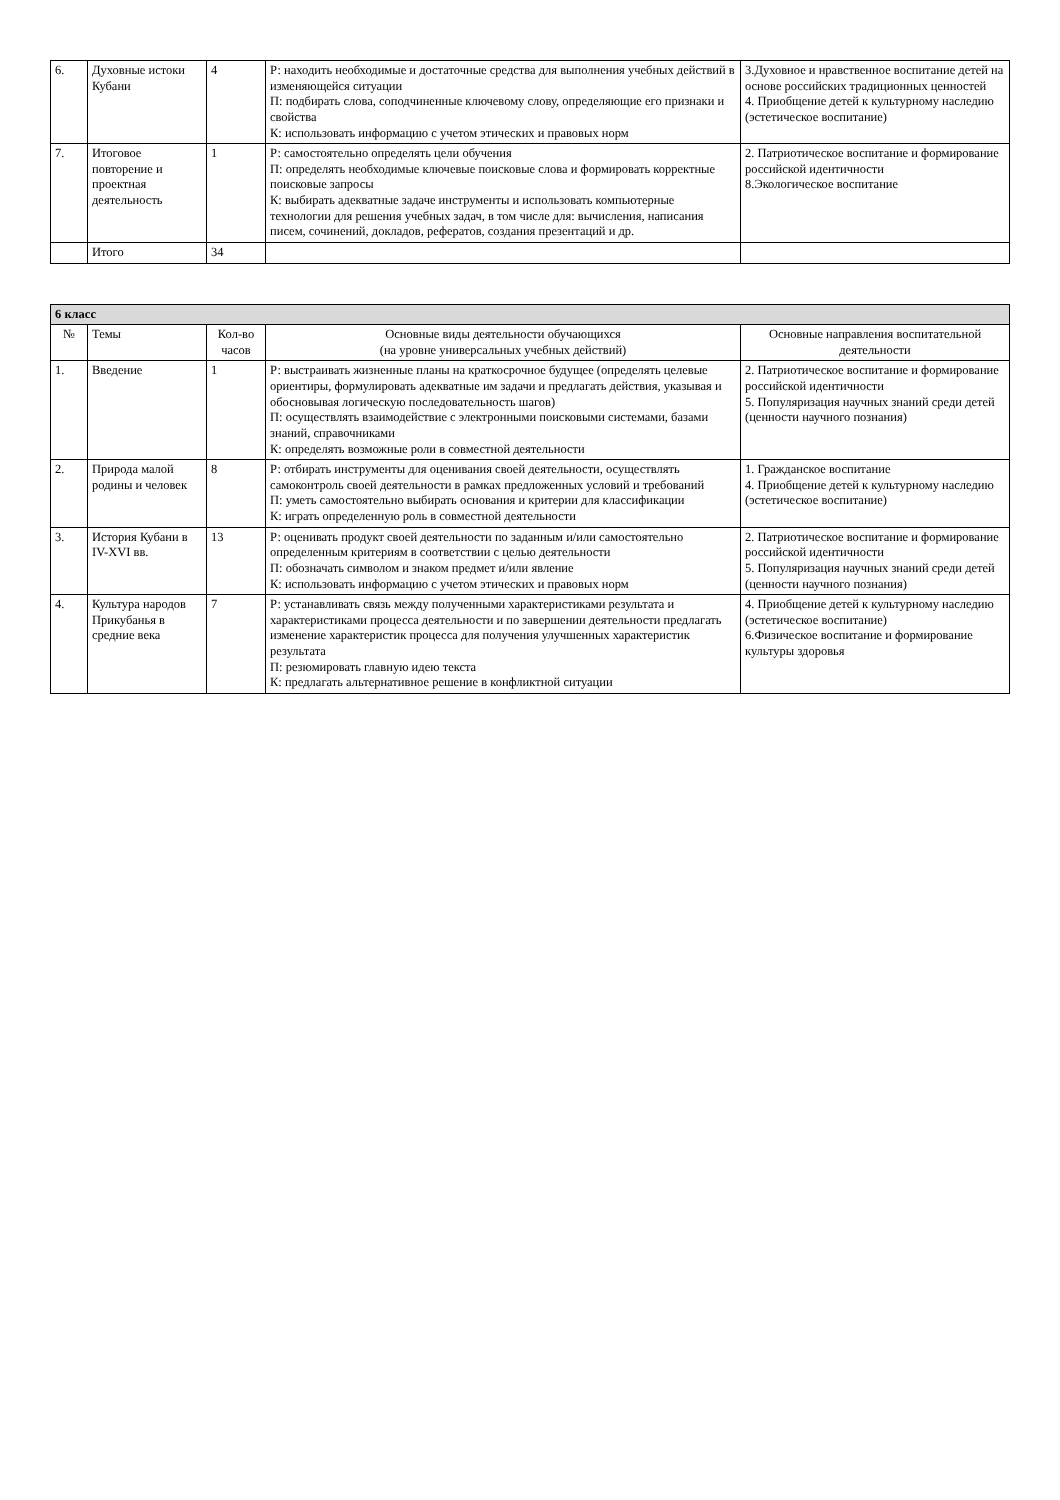| 6. | Духовные истоки Кубани | 4 | Р: находить необходимые и достаточные средства для выполнения учебных действий в изменяющейся ситуации П: подбирать слова, соподчиненные ключевому слову, определяющие его признаки и свойства К: использовать информацию с учетом этических и правовых норм | 3.Духовное и нравственное воспитание детей на основе российских традиционных ценностей 4. Приобщение детей к культурному наследию (эстетическое воспитание) |
| 7. | Итоговое повторение и проектная деятельность | 1 | Р: самостоятельно определять цели обучения П: определять необходимые ключевые поисковые слова и формировать корректные поисковые запросы К: выбирать адекватные задаче инструменты и использовать компьютерные технологии для решения учебных задач, в том числе для: вычисления, написания писем, сочинений, докладов, рефератов, создания презентаций и др. | 2. Патриотическое воспитание и формирование российской идентичности 8.Экологическое воспитание |
| | Итого | 34 | | |
| 6 класс | | | | |
| № | Темы | Кол-во часов | Основные виды деятельности обучающихся (на уровне универсальных учебных действий) | Основные направления воспитательной деятельности |
| 1. | Введение | 1 | Р: выстраивать жизненные планы на краткосрочное будущее (определять целевые ориентиры, формулировать адекватные им задачи и предлагать действия, указывая и обосновывая логическую последовательность шагов) П: осуществлять взаимодействие с электронными поисковыми системами, базами знаний, справочниками К: определять возможные роли в совместной деятельности | 2. Патриотическое воспитание и формирование российской идентичности 5. Популяризация научных знаний среди детей (ценности научного познания) |
| 2. | Природа малой родины и человек | 8 | Р: отбирать инструменты для оценивания своей деятельности, осуществлять самоконтроль своей деятельности в рамках предложенных условий и требований П: уметь самостоятельно выбирать основания и критерии для классификации К: играть определенную роль в совместной деятельности | 1. Гражданское воспитание 4. Приобщение детей к культурному наследию (эстетическое воспитание) |
| 3. | История Кубани в IV-XVI вв. | 13 | Р: оценивать продукт своей деятельности по заданным и/или самостоятельно определенным критериям в соответствии с целью деятельности П: обозначать символом и знаком предмет и/или явление К: использовать информацию с учетом этических и правовых норм | 2. Патриотическое воспитание и формирование российской идентичности 5. Популяризация научных знаний среди детей (ценности научного познания) |
| 4. | Культура народов Прикубанья в средние века | 7 | Р: устанавливать связь между полученными характеристиками результата и характеристиками процесса деятельности и по завершении деятельности предлагать изменение характеристик процесса для получения улучшенных характеристик результата П: резюмировать главную идею текста К: предлагать альтернативное решение в конфликтной ситуации | 4. Приобщение детей к культурному наследию (эстетическое воспитание) 6.Физическое воспитание и формирование культуры здоровья |